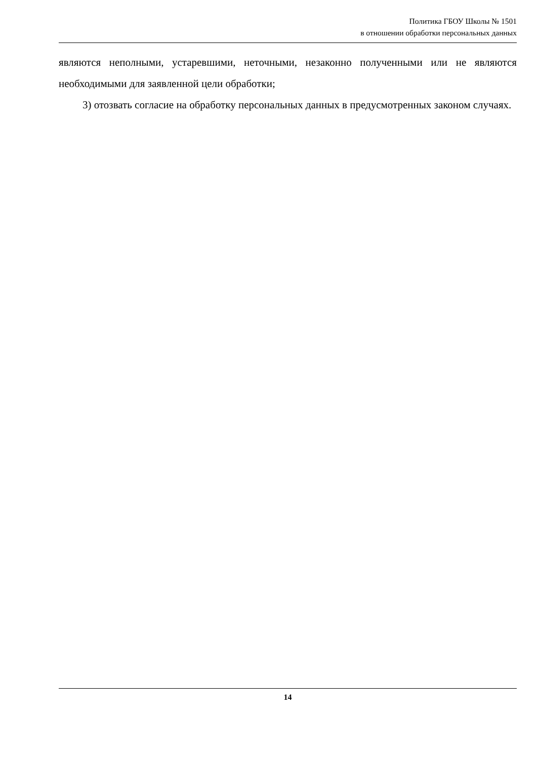Политика ГБОУ Школы № 1501
в отношении обработки персональных данных
являются неполными, устаревшими, неточными, незаконно полученными или не являются необходимыми для заявленной цели обработки;
3) отозвать согласие на обработку персональных данных в предусмотренных законом случаях.
14